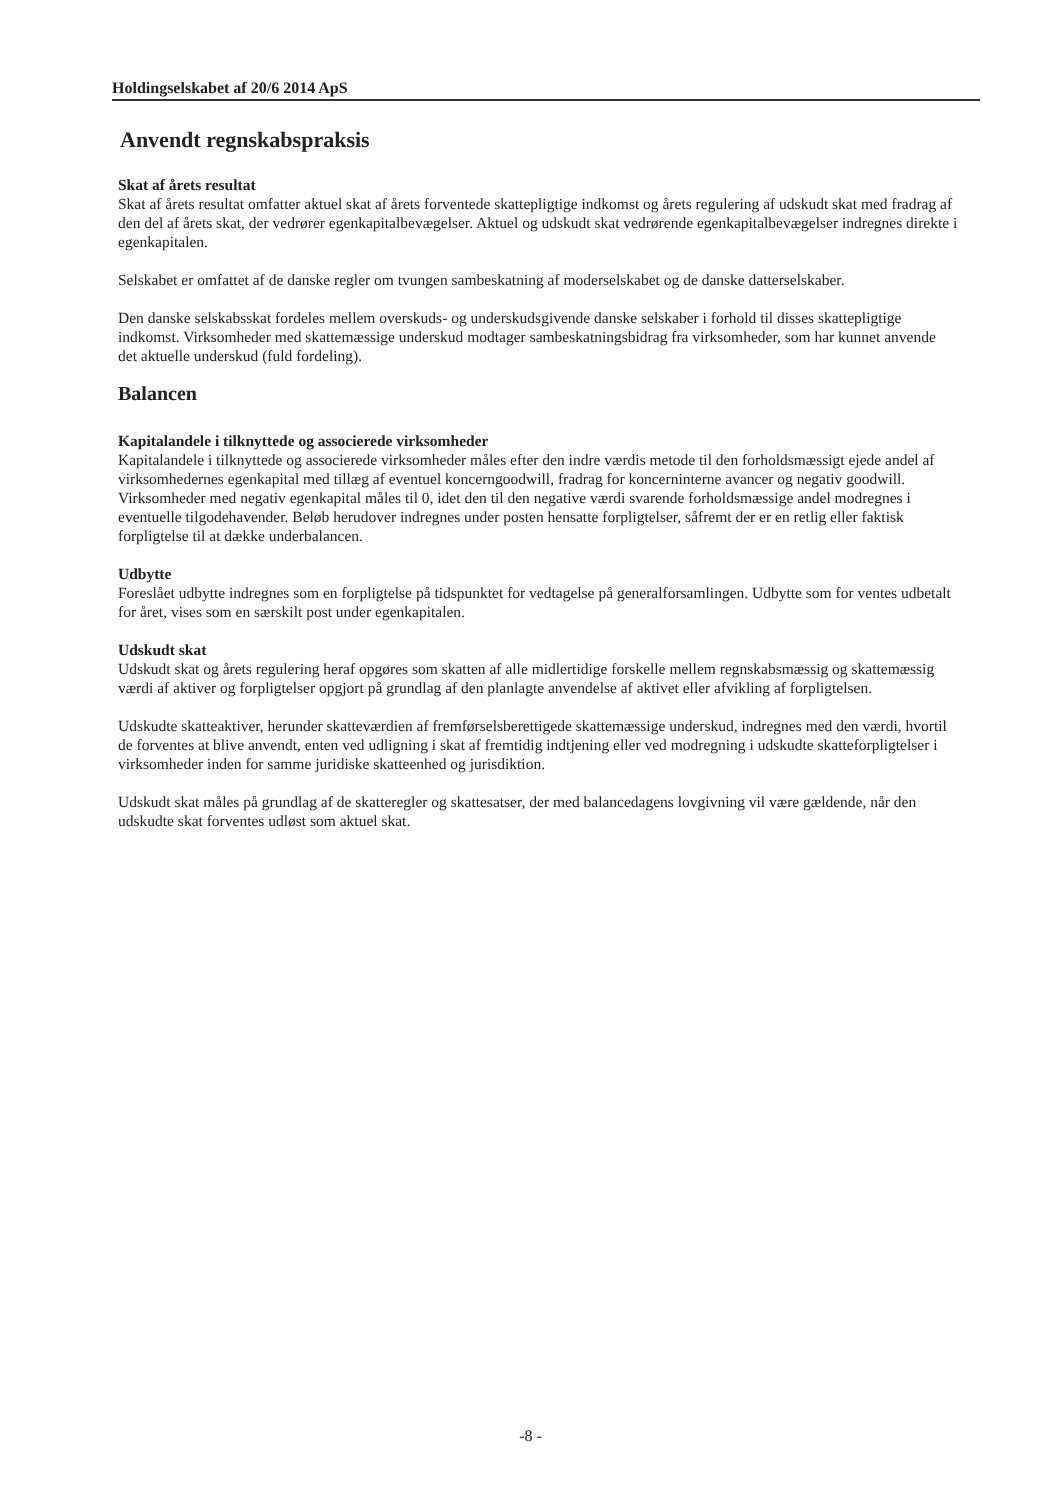Holdingselskabet af 20/6 2014 ApS
Anvendt regnskabspraksis
Skat af årets resultat
Skat af årets resultat omfatter aktuel skat af årets forventede skattepligtige indkomst og årets regulering af udskudt skat med fradrag af den del af årets skat, der vedrører egenkapitalbevægelser. Aktuel og udskudt skat vedrørende egenkapitalbevægelser indregnes direkte i egenkapitalen.
Selskabet er omfattet af de danske regler om tvungen sambeskatning af moderselskabet og de danske datterselskaber.
Den danske selskabsskat fordeles mellem overskuds- og underskudsgivende danske selskaber i forhold til disses skattepligtige indkomst. Virksomheder med skattemæssige underskud modtager sambeskatningsbidrag fra virksomheder, som har kunnet anvende det aktuelle underskud (fuld fordeling).
Balancen
Kapitalandele i tilknyttede og associerede virksomheder
Kapitalandele i tilknyttede og associerede virksomheder måles efter den indre værdis metode til den forholdsmæssigt ejede andel af virksomhedernes egenkapital med tillæg af eventuel koncerngoodwill, fradrag for koncerninterne avancer og negativ goodwill. Virksomheder med negativ egenkapital måles til 0, idet den til den negative værdi svarende forholdsmæssige andel modregnes i eventuelle tilgodehavender. Beløb herudover indregnes under posten hensatte forpligtelser, såfremt der er en retlig eller faktisk forpligtelse til at dække underbalancen.
Udbytte
Foreslået udbytte indregnes som en forpligtelse på tidspunktet for vedtagelse på generalforsamlingen. Udbytte som for ventes udbetalt for året, vises som en særskilt post under egenkapitalen.
Udskudt skat
Udskudt skat og årets regulering heraf opgøres som skatten af alle midlertidige forskelle mellem regnskabsmæssig og skattemæssig værdi af aktiver og forpligtelser opgjort på grundlag af den planlagte anvendelse af aktivet eller afvikling af forpligtelsen.
Udskudte skatteaktiver, herunder skatteværdien af fremførselsberettigede skattemæssige underskud, indregnes med den værdi, hvortil de forventes at blive anvendt, enten ved udligning i skat af fremtidig indtjening eller ved modregning i udskudte skatteforpligtelser i virksomheder inden for samme juridiske skatteenhed og jurisdiktion.
Udskudt skat måles på grundlag af de skatteregler og skattesatser, der med balancedagens lovgivning vil være gældende, når den udskudte skat forventes udløst som aktuel skat.
-8 -